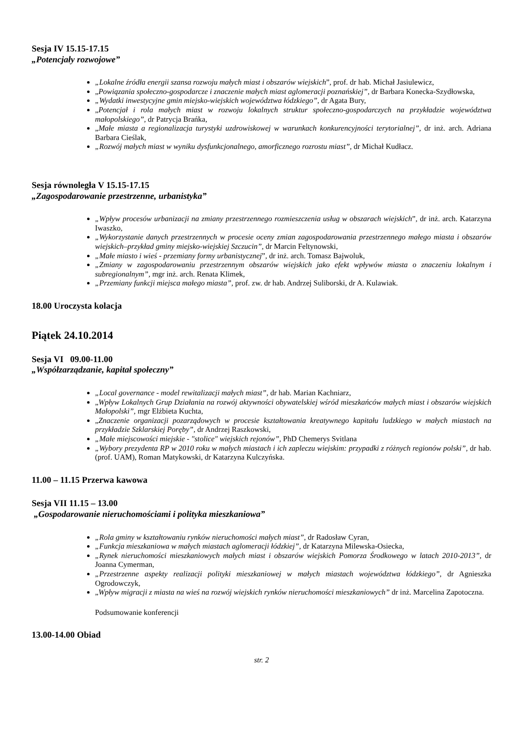Sesja IV 15.15-17.15
„Potencjały rozwojowe”
„Lokalne źródła energii szansa rozwoju małych miast i obszarów wiejskich”, prof. dr hab. Michał Jasiulewicz,
„Powiązania społeczno-gospodarcze i znaczenie małych miast aglomeracji poznańskiej”, dr Barbara Konecka-Szydłowska,
„Wydatki inwestycyjne gmin miejsko-wiejskich województwa łódzkiego”, dr Agata Bury,
„Potencjał i rola małych miast w rozwoju lokalnych struktur społeczno-gospodarczych na przykładzie województwa małopolskiego”, dr Patrycja Brańka,
„Małe miasta a regionalizacja turystyki uzdrowiskowej w warunkach konkurencyjności terytorialnej”, dr inż. arch. Adriana Barbara Cieślak,
„Rozwój małych miast w wyniku dysfunkcjonalnego, amorficznego rozrostu miast”, dr Michał Kudłacz.
Sesja równoległa V 15.15-17.15
„Zagospodarowanie przestrzenne, urbanistyka”
„Wpływ procesów urbanizacji na zmiany przestrzennego rozmieszczenia usług w obszarach wiejskich”, dr inż. arch. Katarzyna Iwaszko,
„Wykorzystanie danych przestrzennych w procesie oceny zmian zagospodarowania przestrzennego małego miasta i obszarów wiejskich–przykład gminy miejsko-wiejskiej Szczucin”, dr Marcin Feltynowski,
„Małe miasto i wieś - przemiany formy urbanistycznej”, dr inż. arch. Tomasz Bajwoluk,
„Zmiany w zagospodarowaniu przestrzennym obszarów wiejskich jako efekt wpływów miasta o znaczeniu lokalnym i subregionalnym”, mgr inż. arch. Renata Klimek,
„Przemiany funkcji miejsca małego miasta”, prof. zw. dr hab. Andrzej Suliborski, dr A. Kulawiak.
18.00 Uroczysta kolacja
Piątek 24.10.2014
Sesja VI 09.00-11.00
„Współzarządzanie, kapitał społeczny”
„Local governance - model rewitalizacji małych miast”, dr hab. Marian Kachniarz,
„Wpływ Lokalnych Grup Działania na rozwój aktywności obywatelskiej wśród mieszkańców małych miast i obszarów wiejskich Małopolski”, mgr Elżbieta Kuchta,
„Znaczenie organizacji pozarządowych w procesie kształtowania kreatywnego kapitału ludzkiego w małych miastach na przykładzie Szklarskiej Poręby”, dr Andrzej Raszkowski,
„Małe miejscowości miejskie - "stolice" wiejskich rejonów”, PhD Chemerys Svitlana
„Wybory prezydenta RP w 2010 roku w małych miastach i ich zapleczu wiejskim: przypadki z różnych regionów polski”, dr hab. (prof. UAM), Roman Matykowski, dr Katarzyna Kulczyńska.
11.00 – 11.15 Przerwa kawowa
Sesja VII 11.15 – 13.00
„Gospodarowanie nieruchomościami i polityka mieszkaniowa”
„Rola gminy w kształtowaniu rynków nieruchomości małych miast”, dr Radosław Cyran,
„Funkcja mieszkaniowa w małych miastach aglomeracji łódzkiej”, dr Katarzyna Milewska-Osiecka,
„Rynek nieruchomości mieszkaniowych małych miast i obszarów wiejskich Pomorza Środkowego w latach 2010-2013”, dr Joanna Cymerman,
„Przestrzenne aspekty realizacji polityki mieszkaniowej w małych miastach województwa łódzkiego”, dr Agnieszka Ogrodowczyk,
„Wpływ migracji z miasta na wieś na rozwój wiejskich rynków nieruchomości mieszkaniowych” dr inż. Marcelina Zapotoczna.
Podsumowanie konferencji
13.00-14.00 Obiad
str. 2